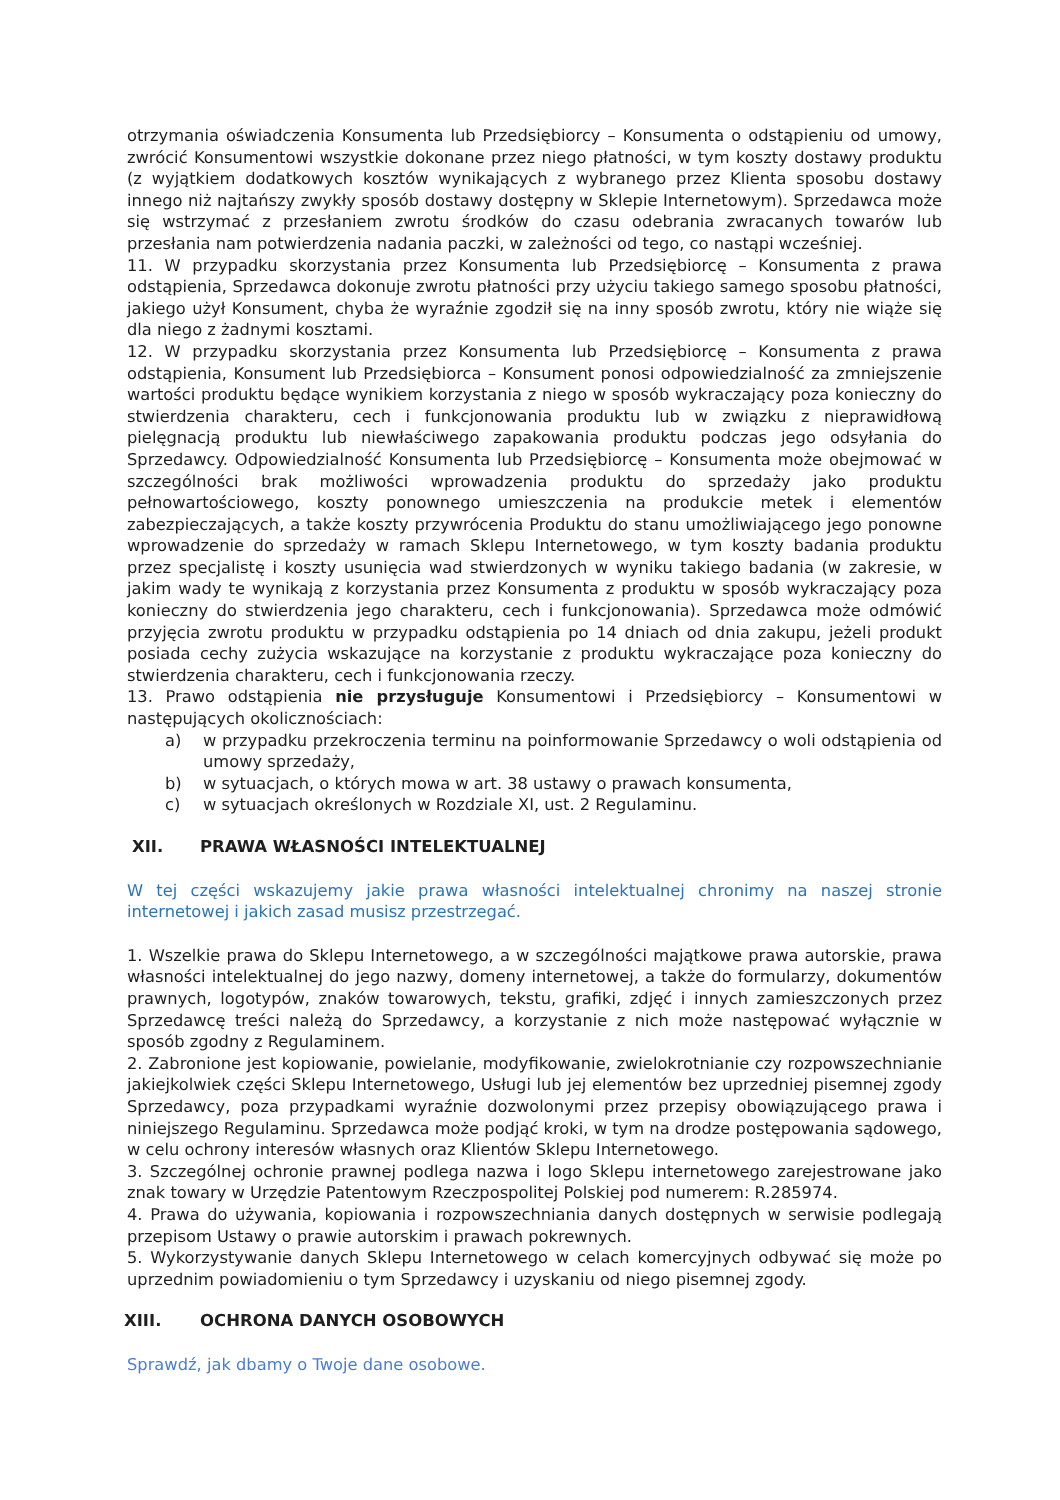otrzymania oświadczenia Konsumenta lub Przedsiębiorcy – Konsumenta o odstąpieniu od umowy, zwrócić Konsumentowi wszystkie dokonane przez niego płatności, w tym koszty dostawy produktu (z wyjątkiem dodatkowych kosztów wynikających z wybranego przez Klienta sposobu dostawy innego niż najtańszy zwykły sposób dostawy dostępny w Sklepie Internetowym). Sprzedawca może się wstrzymać z przesłaniem zwrotu środków do czasu odebrania zwracanych towarów lub przesłania nam potwierdzenia nadania paczki, w zależności od tego, co nastąpi wcześniej.
11. W przypadku skorzystania przez Konsumenta lub Przedsiębiorcę – Konsumenta z prawa odstąpienia, Sprzedawca dokonuje zwrotu płatności przy użyciu takiego samego sposobu płatności, jakiego użył Konsument, chyba że wyraźnie zgodził się na inny sposób zwrotu, który nie wiąże się dla niego z żadnymi kosztami.
12. W przypadku skorzystania przez Konsumenta lub Przedsiębiorcę – Konsumenta z prawa odstąpienia, Konsument lub Przedsiębiorca – Konsument ponosi odpowiedzialność za zmniejszenie wartości produktu będące wynikiem korzystania z niego w sposób wykraczający poza konieczny do stwierdzenia charakteru, cech i funkcjonowania produktu lub w związku z nieprawidłową pielęgnacją produktu lub niewłaściwego zapakowania produktu podczas jego odsyłania do Sprzedawcy. Odpowiedzialność Konsumenta lub Przedsiębiorcę – Konsumenta może obejmować w szczególności brak możliwości wprowadzenia produktu do sprzedaży jako produktu pełnowartościowego, koszty ponownego umieszczenia na produkcie metek i elementów zabezpieczających, a także koszty przywrócenia Produktu do stanu umożliwiającego jego ponowne wprowadzenie do sprzedaży w ramach Sklepu Internetowego, w tym koszty badania produktu przez specjalistę i koszty usunięcia wad stwierdzonych w wyniku takiego badania (w zakresie, w jakim wady te wynikają z korzystania przez Konsumenta z produktu w sposób wykraczający poza konieczny do stwierdzenia jego charakteru, cech i funkcjonowania). Sprzedawca może odmówić przyjęcia zwrotu produktu w przypadku odstąpienia po 14 dniach od dnia zakupu, jeżeli produkt posiada cechy zużycia wskazujące na korzystanie z produktu wykraczające poza konieczny do stwierdzenia charakteru, cech i funkcjonowania rzeczy.
13. Prawo odstąpienia nie przysługuje Konsumentowi i Przedsiębiorcy – Konsumentowi w następujących okolicznościach:
a) w przypadku przekroczenia terminu na poinformowanie Sprzedawcy o woli odstąpienia od umowy sprzedaży,
b) w sytuacjach, o których mowa w art. 38 ustawy o prawach konsumenta,
c) w sytuacjach określonych w Rozdziale XI, ust. 2 Regulaminu.
XII. PRAWA WŁASNOŚCI INTELEKTUALNEJ
W tej części wskazujemy jakie prawa własności intelektualnej chronimy na naszej stronie internetowej i jakich zasad musisz przestrzegać.
1. Wszelkie prawa do Sklepu Internetowego, a w szczególności majątkowe prawa autorskie, prawa własności intelektualnej do jego nazwy, domeny internetowej, a także do formularzy, dokumentów prawnych, logotypów, znaków towarowych, tekstu, grafiki, zdjęć i innych zamieszczonych przez Sprzedawcę treści należą do Sprzedawcy, a korzystanie z nich może następować wyłącznie w sposób zgodny z Regulaminem.
2. Zabronione jest kopiowanie, powielanie, modyfikowanie, zwielokrotnianie czy rozpowszechnianie jakiejkolwiek części Sklepu Internetowego, Usługi lub jej elementów bez uprzedniej pisemnej zgody Sprzedawcy, poza przypadkami wyraźnie dozwolonymi przez przepisy obowiązującego prawa i niniejszego Regulaminu. Sprzedawca może podjąć kroki, w tym na drodze postępowania sądowego, w celu ochrony interesów własnych oraz Klientów Sklepu Internetowego.
3. Szczególnej ochronie prawnej podlega nazwa i logo Sklepu internetowego zarejestrowane jako znak towary w Urzędzie Patentowym Rzeczpospolitej Polskiej pod numerem: R.285974.
4. Prawa do używania, kopiowania i rozpowszechniania danych dostępnych w serwisie podlegają przepisom Ustawy o prawie autorskim i prawach pokrewnych.
5. Wykorzystywanie danych Sklepu Internetowego w celach komercyjnych odbywać się może po uprzednim powiadomieniu o tym Sprzedawcy i uzyskaniu od niego pisemnej zgody.
XIII. OCHRONA DANYCH OSOBOWYCH
Sprawdź, jak dbamy o Twoje dane osobowe.